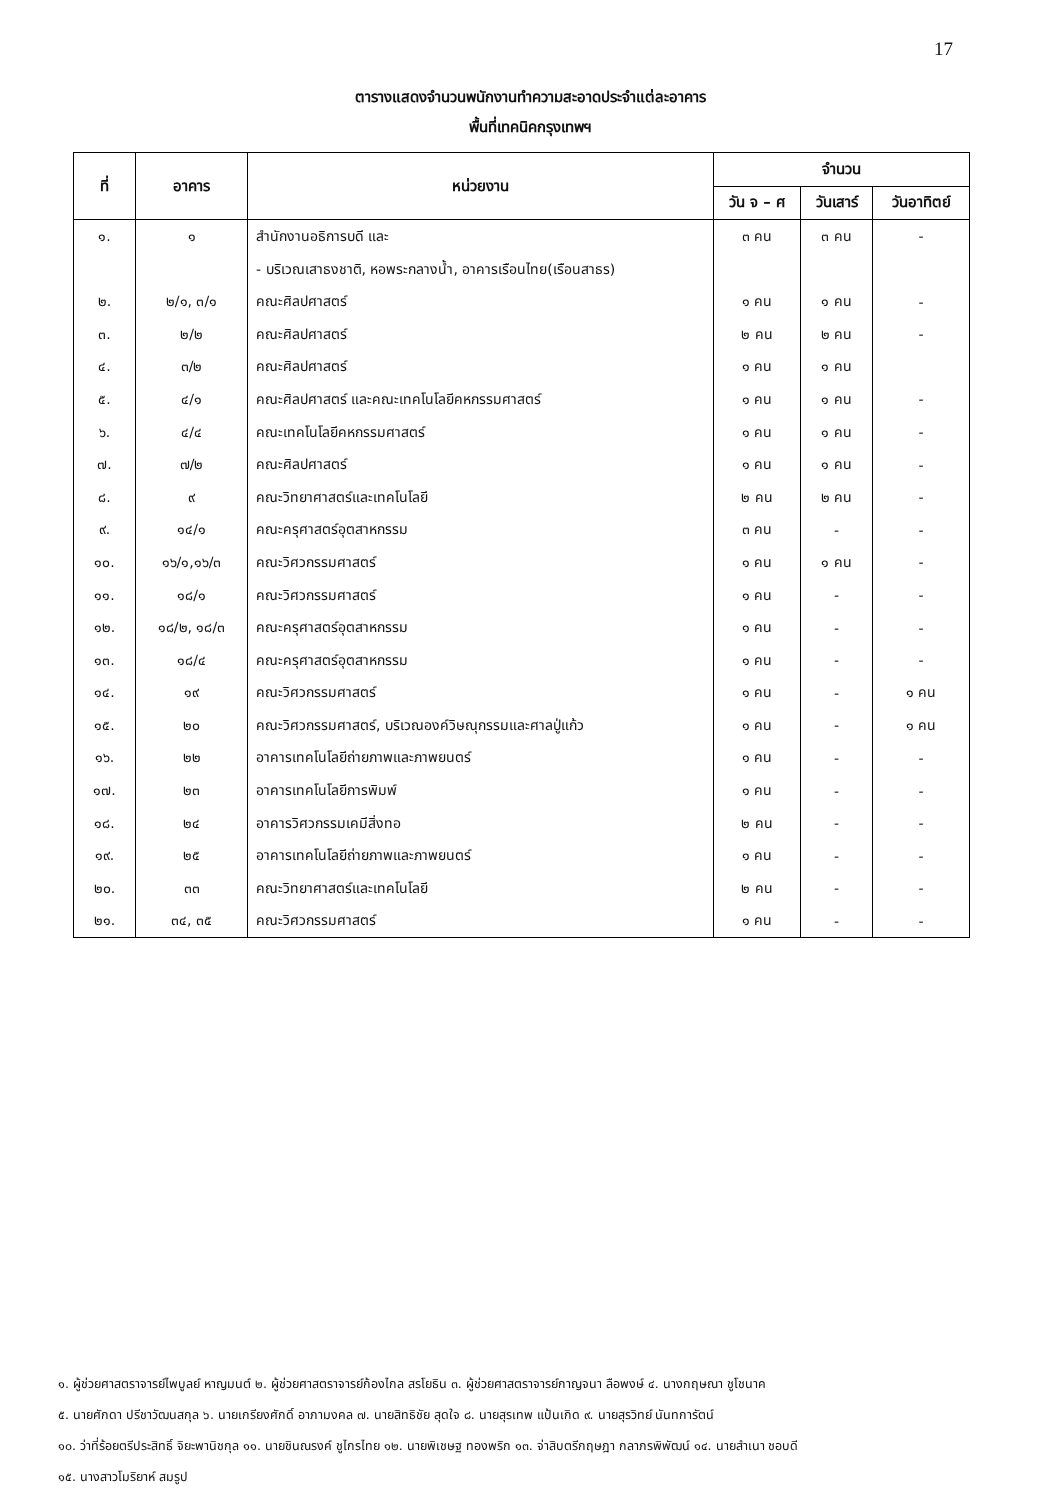17
ตารางแสดงจำนวนพนักงานทำความสะอาดประจำแต่ละอาคาร
พื้นที่เทคนิคกรุงเทพฯ
| ที่ | อาคาร | หน่วยงาน | จำนวน | | |
| --- | --- | --- | --- | --- | --- |
| | | | วัน จ – ศ | วันเสาร์ | วันอาทิตย์ |
| ๑. | ๑ | สำนักงานอธิการบดี และ | ๓ คน | ๓ คน | - |
| | | - บริเวณเสาธงชาติ, หอพระกลางน้ำ, อาคารเรือนไทย(เรือนสาธร) | | | |
| ๒. | ๒/๑, ๓/๑ | คณะศิลปศาสตร์ | ๑ คน | ๑ คน | - |
| ๓. | ๒/๒ | คณะศิลปศาสตร์ | ๒ คน | ๒ คน | - |
| ๔. | ๓/๒ | คณะศิลปศาสตร์ | ๑ คน | ๑ คน | |
| ๕. | ๔/๑ | คณะศิลปศาสตร์ และคณะเทคโนโลยีคหกรรมศาสตร์ | ๑ คน | ๑ คน | - |
| ๖. | ๔/๔ | คณะเทคโนโลยีคหกรรมศาสตร์ | ๑ คน | ๑ คน | - |
| ๗. | ๗/๒ | คณะศิลปศาสตร์ | ๑ คน | ๑ คน | - |
| ๘. | ๙ | คณะวิทยาศาสตร์และเทคโนโลยี | ๒ คน | ๒ คน | - |
| ๙. | ๑๔/๑ | คณะครุศาสตร์อุตสาหกรรม | ๓ คน | - | - |
| ๑๐. | ๑๖/๑,๑๖/๓ | คณะวิศวกรรมศาสตร์ | ๑ คน | ๑ คน | - |
| ๑๑. | ๑๘/๑ | คณะวิศวกรรมศาสตร์ | ๑ คน | - | - |
| ๑๒. | ๑๘/๒, ๑๘/๓ | คณะครุศาสตร์อุตสาหกรรม | ๑ คน | - | - |
| ๑๓. | ๑๘/๔ | คณะครุศาสตร์อุตสาหกรรม | ๑ คน | - | - |
| ๑๔. | ๑๙ | คณะวิศวกรรมศาสตร์ | ๑ คน | - | ๑ คน |
| ๑๕. | ๒๐ | คณะวิศวกรรมศาสตร์, บริเวณองค์วิษณุกรรมและศาลปู่แก้ว | ๑ คน | - | ๑ คน |
| ๑๖. | ๒๒ | อาคารเทคโนโลยีถ่ายภาพและภาพยนตร์ | ๑ คน | - | - |
| ๑๗. | ๒๓ | อาคารเทคโนโลยีการพิมพ์ | ๑ คน | - | - |
| ๑๘. | ๒๔ | อาคารวิศวกรรมเคมีสิ่งทอ | ๒ คน | - | - |
| ๑๙. | ๒๕ | อาคารเทคโนโลยีถ่ายภาพและภาพยนตร์ | ๑ คน | - | - |
| ๒๐. | ๓๓ | คณะวิทยาศาสตร์และเทคโนโลยี | ๒ คน | - | - |
| ๒๑. | ๓๔, ๓๕ | คณะวิศวกรรมศาสตร์ | ๑ คน | - | - |
๑. ผู้ช่วยศาสตราจารย์ไพบูลย์ หาญมนต์ ๒. ผู้ช่วยศาสตราจารย์ก้องไกล สรโยธิน ๓. ผู้ช่วยศาสตราจารย์กาญจนา ลือพงษ์ ๔. นางกฤษณา ชูโชนาค
๕. นายศักดา ปรีชาวัฒนสกุล ๖. นายเกรียงศักดิ์ อาภามงคล ๗. นายสิทธิชัย สุดใจ ๘. นายสุรเทพ แป้นเกิด ๙. นายสุรวิทย์ นันทการัตน์
๑๐. ว่าที่ร้อยตรีประสิทธิ์ จิยะพานิชกุล ๑๑. นายชินณรงค์ ชูไกรไทย ๑๒. นายพิเชษฐ ทองพริก ๑๓. จ่าสิบตรีกฤษฎา กลาภรพิพัฒน์ ๑๔. นายสำเนา ชอบดี
๑๕. นางสาวโมริยาห์ สมรูป